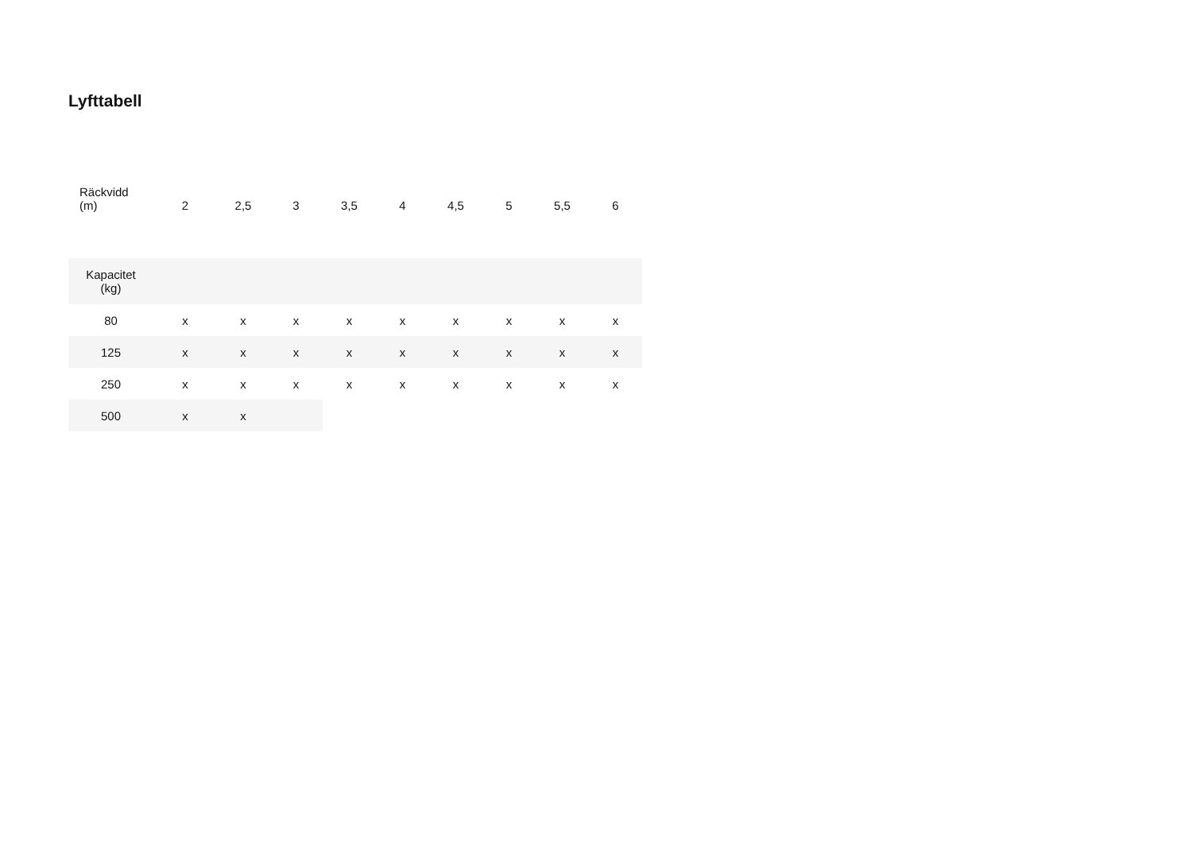Lyfttabell
| Räckvidd (m) | 2 | 2,5 | 3 | 3,5 | 4 | 4,5 | 5 | 5,5 | 6 |
| Kapacitet (kg) | | | | | | | | | |
| 80 | x | x | x | x | x | x | x | x | x |
| 125 | x | x | x | x | x | x | x | x | x |
| 250 | x | x | x | x | x | x | x | x | x |
| 500 | x | x | | | | | | | |